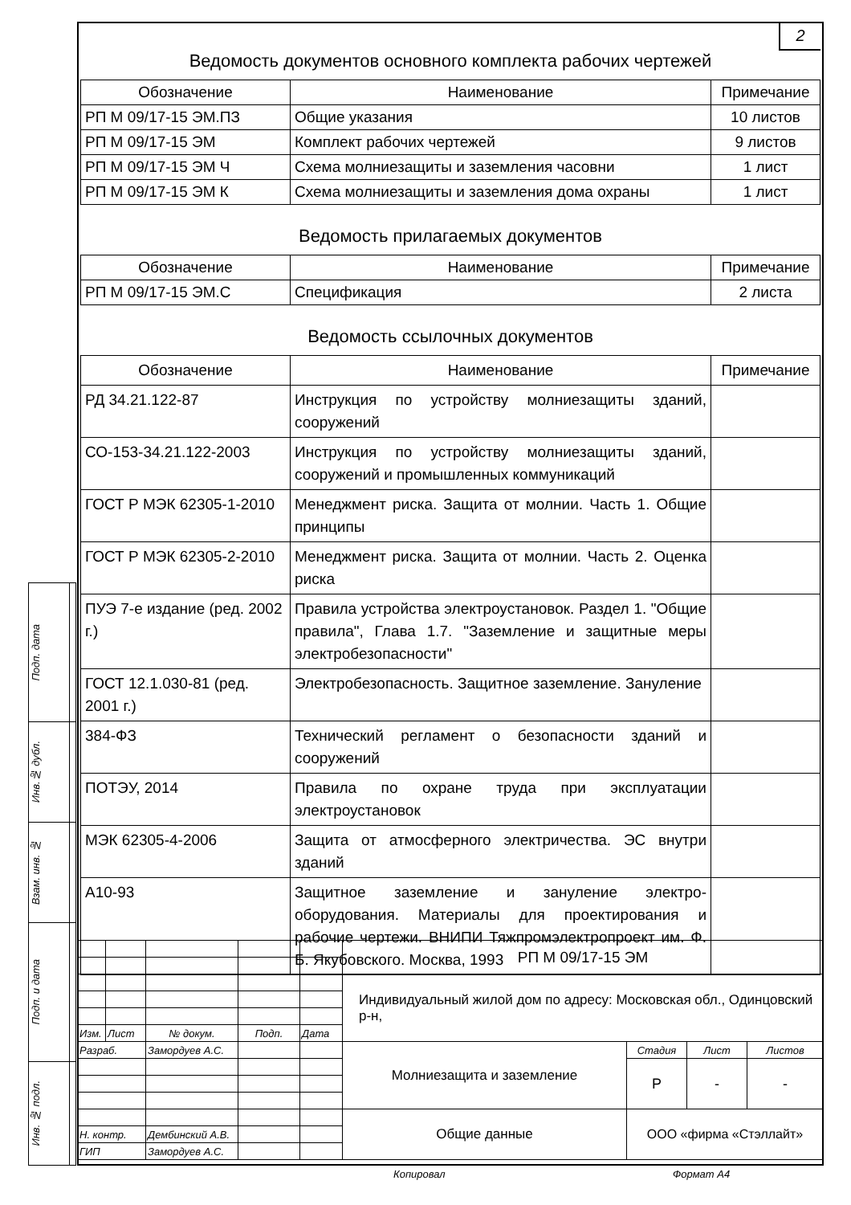| Подп. дата | |
| Инв.№ дубл. | |
| Взам. инв. № | |
| Подп. и дата | |
| Инв. № подл. | |
2
Ведомость документов основного комплекта рабочих чертежей
| Обозначение | Наименование | Примечание |
| --- | --- | --- |
| РП М 09/17-15 ЭМ.ПЗ | Общие указания | 10 листов |
| РП М 09/17-15 ЭМ | Комплект рабочих чертежей | 9 листов |
| РП М 09/17-15 ЭМ Ч | Схема молниезащиты и заземления часовни | 1 лист |
| РП М 09/17-15 ЭМ К | Схема молниезащиты и заземления дома охраны | 1 лист |
Ведомость прилагаемых документов
| Обозначение | Наименование | Примечание |
| --- | --- | --- |
| РП М 09/17-15 ЭМ.С | Спецификация | 2 листа |
Ведомость ссылочных документов
| Обозначение | Наименование | Примечание |
| --- | --- | --- |
| РД 34.21.122-87 | Инструкция по устройству молниезащиты зданий, сооружений | |
| СО-153-34.21.122-2003 | Инструкция по устройству молниезащиты зданий, сооружений и промышленных коммуникаций | |
| ГОСТ Р МЭК 62305-1-2010 | Менеджмент риска. Защита от молнии. Часть 1. Общие принципы | |
| ГОСТ Р МЭК 62305-2-2010 | Менеджмент риска. Защита от молнии. Часть 2. Оценка риска | |
| ПУЭ 7-е издание (ред. 2002 г.) | Правила устройства электроустановок. Раздел 1. "Общие правила", Глава 1.7. "Заземление и защитные меры электробезопасности" | |
| ГОСТ 12.1.030-81 (ред. 2001 г.) | Электробезопасность. Защитное заземление. Зануление | |
| 384-ФЗ | Технический регламент о безопасности зданий и сооружений | |
| ПОТЭУ, 2014 | Правила по охране труда при эксплуатации электроустановок | |
| МЭК 62305-4-2006 | Защита от атмосферного электричества. ЭС внутри зданий | |
| А10-93 | Защитное заземление и зануление электро-оборудования. Материалы для проектирования и рабочие чертежи. ВНИПИ Тяжпромэлектропроект им. Ф. Б. Якубовского. Москва, 1993 | |
| | | | | | РП М 09/17-15 ЭМ | | | |
| | | | | | Индивидуальный жилой дом по адресу: Московская обл., Одинцовский р-н, | | | |
| Изм. | Лист | № докум. | Подп. | Дата | | | | |
| Разраб. | | Замордуев А.С. | | | Молниезащита и заземление | Стадия | Лист | Листов |
| | | | | | | Р | - | - |
| | | | | | Общие данные | ООО «фирма «Стэллайт» | | |
| Н. контр. | | Дембинский А.В. | | | | | | |
| ГИП | | Замордуев А.С. | | | | | | |
Копировал Формат А4